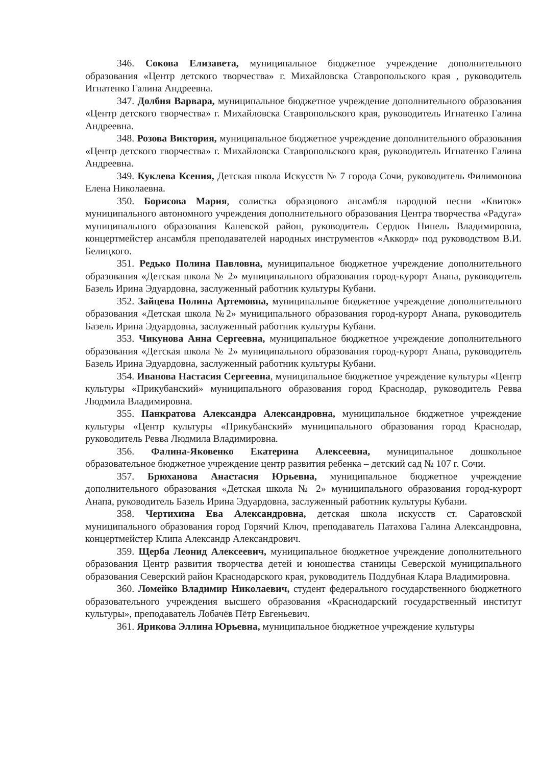346. Сокова Елизавета, муниципальное бюджетное учреждение дополнительного образования «Центр детского творчества» г. Михайловска Ставропольского края , руководитель Игнатенко Галина Андреевна.
347. Долбня Варвара, муниципальное бюджетное учреждение дополнительного образования «Центр детского творчества» г. Михайловска Ставропольского края, руководитель Игнатенко Галина Андреевна.
348. Розова Виктория, муниципальное бюджетное учреждение дополнительного образования «Центр детского творчества» г. Михайловска Ставропольского края, руководитель Игнатенко Галина Андреевна.
349. Куклева Ксения, Детская школа Искусств № 7 города Сочи, руководитель Филимонова Елена Николаевна.
350. Борисова Мария, солистка образцового ансамбля народной песни «Квиток» муниципального автономного учреждения дополнительного образования Центра творчества «Радуга» муниципального образования Каневской район, руководитель Сердюк Нинель Владимировна, концертмейстер ансамбля преподавателей народных инструментов «Аккорд» под руководством В.И. Белицкого.
351. Редько Полина Павловна, муниципальное бюджетное учреждение дополнительного образования «Детская школа № 2» муниципального образования город-курорт Анапа, руководитель Базель Ирина Эдуардовна, заслуженный работник культуры Кубани.
352. Зайцева Полина Артемовна, муниципальное бюджетное учреждение дополнительного образования «Детская школа №2» муниципального образования город-курорт Анапа, руководитель Базель Ирина Эдуардовна, заслуженный работник культуры Кубани.
353. Чикунова Анна Сергеевна, муниципальное бюджетное учреждение дополнительного образования «Детская школа № 2» муниципального образования город-курорт Анапа, руководитель Базель Ирина Эдуардовна, заслуженный работник культуры Кубани.
354. Иванова Настасия Сергеевна, муниципальное бюджетное учреждение культуры «Центр культуры «Прикубанский» муниципального образования город Краснодар, руководитель Ревва Людмила Владимировна.
355. Панкратова Александра Александровна, муниципальное бюджетное учреждение культуры «Центр культуры «Прикубанский» муниципального образования город Краснодар, руководитель Ревва Людмила Владимировна.
356. Фалина-Яковенко Екатерина Алексеевна, муниципальное дошкольное образовательное бюджетное учреждение центр развития ребенка – детский сад № 107 г. Сочи.
357. Брюханова Анастасия Юрьевна, муниципальное бюджетное учреждение дополнительного образования «Детская школа № 2» муниципального образования город-курорт Анапа, руководитель Базель Ирина Эдуардовна, заслуженный работник культуры Кубани.
358. Чертихина Ева Александровна, детская школа искусств ст. Саратовской муниципального образования город Горячий Ключ, преподаватель Патахова Галина Александровна, концертмейстер Клипа Александр Александрович.
359. Щерба Леонид Алексеевич, муниципальное бюджетное учреждение дополнительного образования Центр развития творчества детей и юношества станицы Северской муниципального образования Северский район Краснодарского края, руководитель Поддубная Клара Владимировна.
360. Ломейко Владимир Николаевич, студент федерального государственного бюджетного образовательного учреждения высшего образования «Краснодарский государственный институт культуры», преподаватель Лобачёв Пётр Евгеньевич.
361. Ярикова Эллина Юрьевна, муниципальное бюджетное учреждение культуры